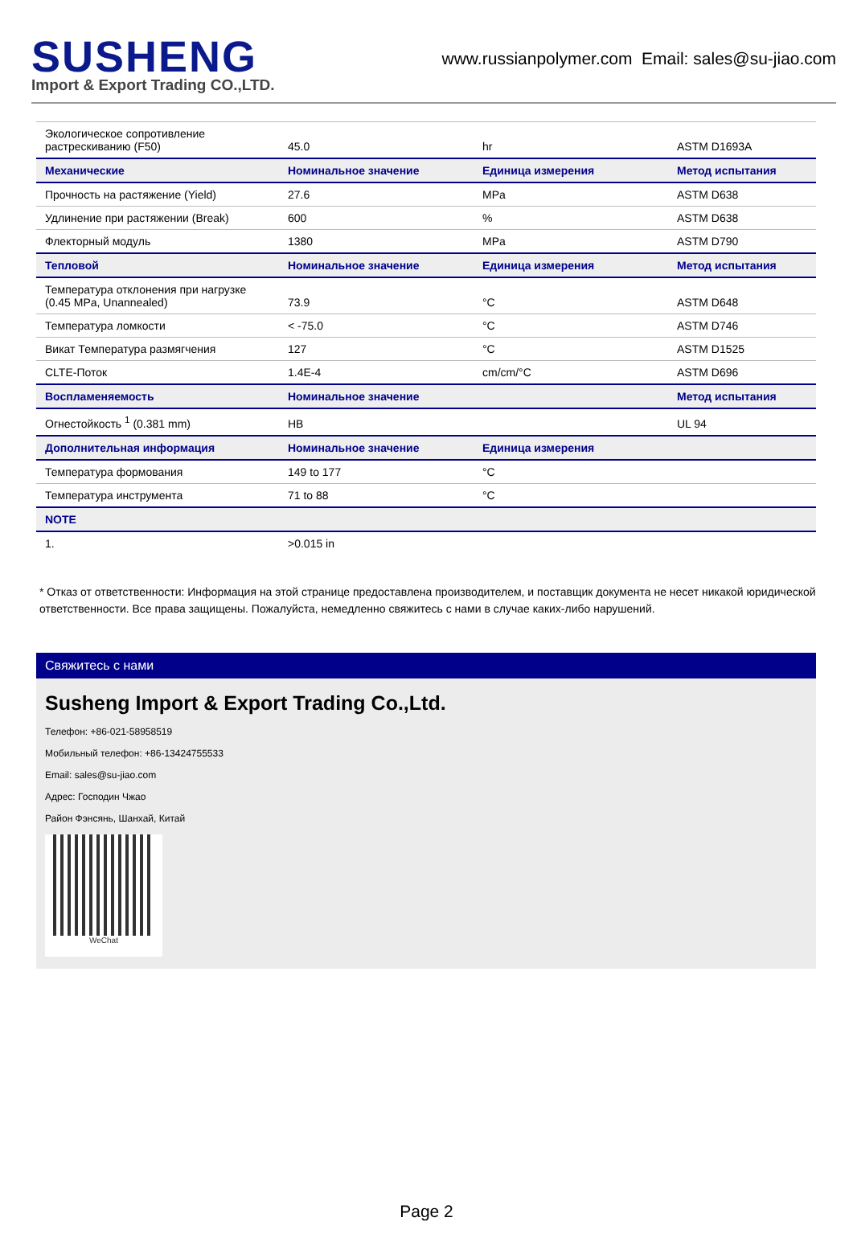SUSHENG
Import & Export Trading CO.,LTD.
www.russianpolymer.com Email: sales@su-jiao.com
| Экологическое сопротивление растрескиванию (F50) | 45.0 | hr | ASTM D1693A |
| Механические | Номинальное значение | Единица измерения | Метод испытания |
| Прочность на растяжение (Yield) | 27.6 | MPa | ASTM D638 |
| Удлинение при растяжении (Break) | 600 | % | ASTM D638 |
| Флекторный модуль | 1380 | MPa | ASTM D790 |
| Тепловой | Номинальное значение | Единица измерения | Метод испытания |
| Температура отклонения при нагрузке (0.45 MPa, Unannealed) | 73.9 | °C | ASTM D648 |
| Температура ломкости | < -75.0 | °C | ASTM D746 |
| Викат Температура размягчения | 127 | °C | ASTM D1525 |
| CLTE-Поток | 1.4E-4 | cm/cm/°C | ASTM D696 |
| Воспламеняемость | Номинальное значение | | Метод испытания |
| Огнестойкость <sup>1</sup> (0.381 mm) | HB | | UL 94 |
| Дополнительная информация | Номинальное значение | Единица измерения | |
| Температура формования | 149 to 177 | °C | |
| Температура инструмента | 71 to 88 | °C | |
| NOTE | | | |
| 1. | >0.015 in | | |
* Отказ от ответственности: Информация на этой странице предоставлена производителем, и поставщик документа не несет никакой юридической ответственности. Все права защищены. Пожалуйста, немедленно свяжитесь с нами в случае каких-либо нарушений.
Свяжитесь с нами
Susheng Import & Export Trading Co.,Ltd.
Телефон: +86-021-58958519
Мобильный телефон: +86-13424755533
Email: sales@su-jiao.com
Адрес: Господин Чжао
Район Фэнсянь, Шанхай, Китай
WeChat
Page 2